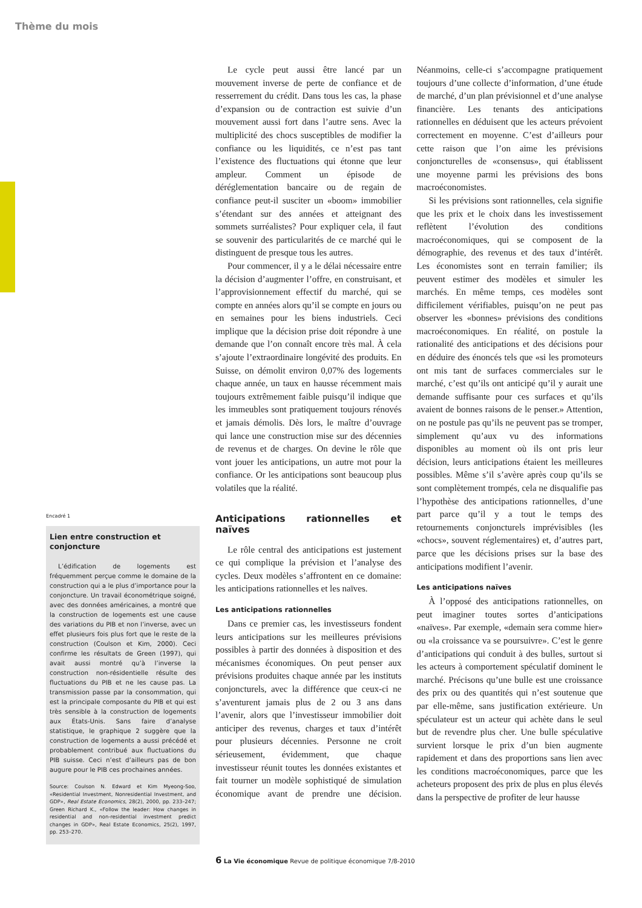Thème du mois
Le cycle peut aussi être lancé par un mouvement inverse de perte de confiance et de resserrement du crédit. Dans tous les cas, la phase d’expansion ou de contraction est suivie d’un mouvement aussi fort dans l’autre sens. Avec la multiplicité des chocs susceptibles de modifier la confiance ou les liquidités, ce n’est pas tant l’existence des fluctuations qui étonne que leur ampleur. Comment un épisode de déréglementation bancaire ou de regain de confiance peut-il susciter un «boom» immobilier s’étendant sur des années et atteignant des sommets surréalistes? Pour expliquer cela, il faut se souvenir des particularités de ce marché qui le distinguent de presque tous les autres.
Pour commencer, il y a le délai nécessaire entre la décision d’augmenter l’offre, en construisant, et l’approvisionnement effectif du marché, qui se compte en années alors qu’il se compte en jours ou en semaines pour les biens industriels. Ceci implique que la décision prise doit répondre à une demande que l’on connaît encore très mal. À cela s’ajoute l’extraordinaire longévité des produits. En Suisse, on démolit environ 0,07% des logements chaque année, un taux en hausse récemment mais toujours extrêmement faible puisqu’il indique que les immeubles sont pratiquement toujours rénovés et jamais démolis. Dès lors, le maître d’ouvrage qui lance une construction mise sur des décennies de revenus et de charges. On devine le rôle que vont jouer les anticipations, un autre mot pour la confiance. Or les anticipations sont beaucoup plus volatiles que la réalité.
Anticipations rationnelles et naïves
Le rôle central des anticipations est justement ce qui complique la prévision et l’analyse des cycles. Deux modèles s’affrontent en ce domaine: les anticipations rationnelles et les naïves.
Les anticipations rationnelles
Dans ce premier cas, les investisseurs fondent leurs anticipations sur les meilleures prévisions possibles à partir des données à disposition et des mécanismes économiques. On peut penser aux prévisions produites chaque année par les instituts conjoncturels, avec la différence que ceux-ci ne s’aventurent jamais plus de 2 ou 3 ans dans l’avenir, alors que l’investisseur immobilier doit anticiper des revenus, charges et taux d’intérêt pour plusieurs décennies. Personne ne croit sérieusement, évidemment, que chaque investisseur réunit toutes les données existantes et fait tourner un modèle sophistiqué de simulation économique avant de prendre une décision. Néanmoins, celle-ci s’accompagne pratiquement toujours d’une collecte d’information, d’une étude de marché, d’un plan prévisionnel et d’une analyse financière. Les tenants des anticipations rationnelles en déduisent que les acteurs prévoient correctement en moyenne. C’est d’ailleurs pour cette raison que l’on aime les prévisions conjoncturelles de «consensus», qui établissent une moyenne parmi les prévisions des bons macroéconomistes.
Si les prévisions sont rationnelles, cela signifie que les prix et le choix dans les investissement reflètent l’évolution des conditions macroéconomiques, qui se composent de la démographie, des revenus et des taux d’intérêt. Les économistes sont en terrain familier; ils peuvent estimer des modèles et simuler les marchés. En même temps, ces modèles sont difficilement vérifiables, puisqu’on ne peut pas observer les «bonnes» prévisions des conditions macroéconomiques. En réalité, on postule la rationalité des anticipations et des décisions pour en déduire des énoncés tels que «si les promoteurs ont mis tant de surfaces commerciales sur le marché, c’est qu’ils ont anticipé qu’il y aurait une demande suffisante pour ces surfaces et qu’ils avaient de bonnes raisons de le penser.» Attention, on ne postule pas qu’ils ne peuvent pas se tromper, simplement qu’aux vu des informations disponibles au moment où ils ont pris leur décision, leurs anticipations étaient les meilleures possibles. Même s’il s’avère après coup qu’ils se sont complètement trompés, cela ne disqualifie pas l’hypothèse des anticipations rationnelles, d’une part parce qu’il y a tout le temps des retournements conjoncturels imprévisibles (les «chocs», souvent réglementaires) et, d’autres part, parce que les décisions prises sur la base des anticipations modifient l’avenir.
Les anticipations naïves
À l’opposé des anticipations rationnelles, on peut imaginer toutes sortes d’anticipations «naïves». Par exemple, «demain sera comme hier» ou «la croissance va se poursuivre». C’est le genre d’anticipations qui conduit à des bulles, surtout si les acteurs à comportement spéculatif dominent le marché. Précisons qu’une bulle est une croissance des prix ou des quantités qui n’est soutenue que par elle-même, sans justification extérieure. Un spéculateur est un acteur qui achète dans le seul but de revendre plus cher. Une bulle spéculative survient lorsque le prix d’un bien augmente rapidement et dans des proportions sans lien avec les conditions macroéconomiques, parce que les acheteurs proposent des prix de plus en plus élevés dans la perspective de profiter de leur hausse
Encadré 1
Lien entre construction et conjoncture
L’édification de logements est fréquemment perçue comme le domaine de la construction qui a le plus d’importance pour la conjoncture. Un travail économétrique soigné, avec des données américaines, a montré que la construction de logements est une cause des variations du PIB et non l’inverse, avec un effet plusieurs fois plus fort que le reste de la construction (Coulson et Kim, 2000). Ceci confirme les résultats de Green (1997), qui avait aussi montré qu’à l’inverse la construction non-résidentielle résulte des fluctuations du PIB et ne les cause pas. La transmission passe par la consommation, qui est la principale composante du PIB et qui est très sensible à la construction de logements aux États-Unis. Sans faire d’analyse statistique, le graphique 2 suggère que la construction de logements a aussi précédé et probablement contribué aux fluctuations du PIB suisse. Ceci n’est d’ailleurs pas de bon augure pour le PIB ces prochaines années.
Source: Coulson N. Edward et Kim Myeong-Soo, «Residential Investment, Nonresidential Investment, and GDP», Real Estate Economics, 28(2), 2000, pp. 233–247; Green Richard K., «Follow the leader: How changes in residential and non-residential investment predict changes in GDP», Real Estate Economics, 25(2), 1997, pp. 253–270.
6 La Vie économique Revue de politique économique 7/8-2010